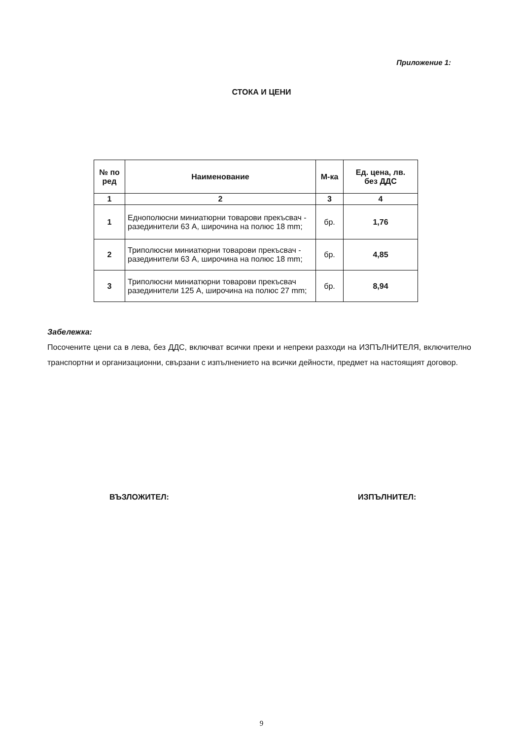Приложение 1:
СТОКА И ЦЕНИ
| № по ред | Наименование | М-ка | Ед. цена, лв. без ДДС |
| --- | --- | --- | --- |
| 1 | 2 | 3 | 4 |
| 1 | Еднополюсни миниатюрни товарови прекъсвач - разединители 63 А, широчина на полюс 18 mm; | бр. | 1,76 |
| 2 | Триполюсни миниатюрни товарови прекъсвач - разединители 63 А, широчина на полюс 18 mm; | бр. | 4,85 |
| 3 | Триполюсни миниатюрни товарови прекъсвач разединители 125 А, широчина на полюс 27 mm; | бр. | 8,94 |
Забележка:
Посочените цени са в лева, без ДДС, включват всички преки и непреки разходи на ИЗПЪЛНИТЕЛЯ, включително транспортни и организационни, свързани с изпълнението на всички дейности, предмет на настоящият договор.
ВЪЗЛОЖИТЕЛ: ИЗПЪЛНИТЕЛ:
9